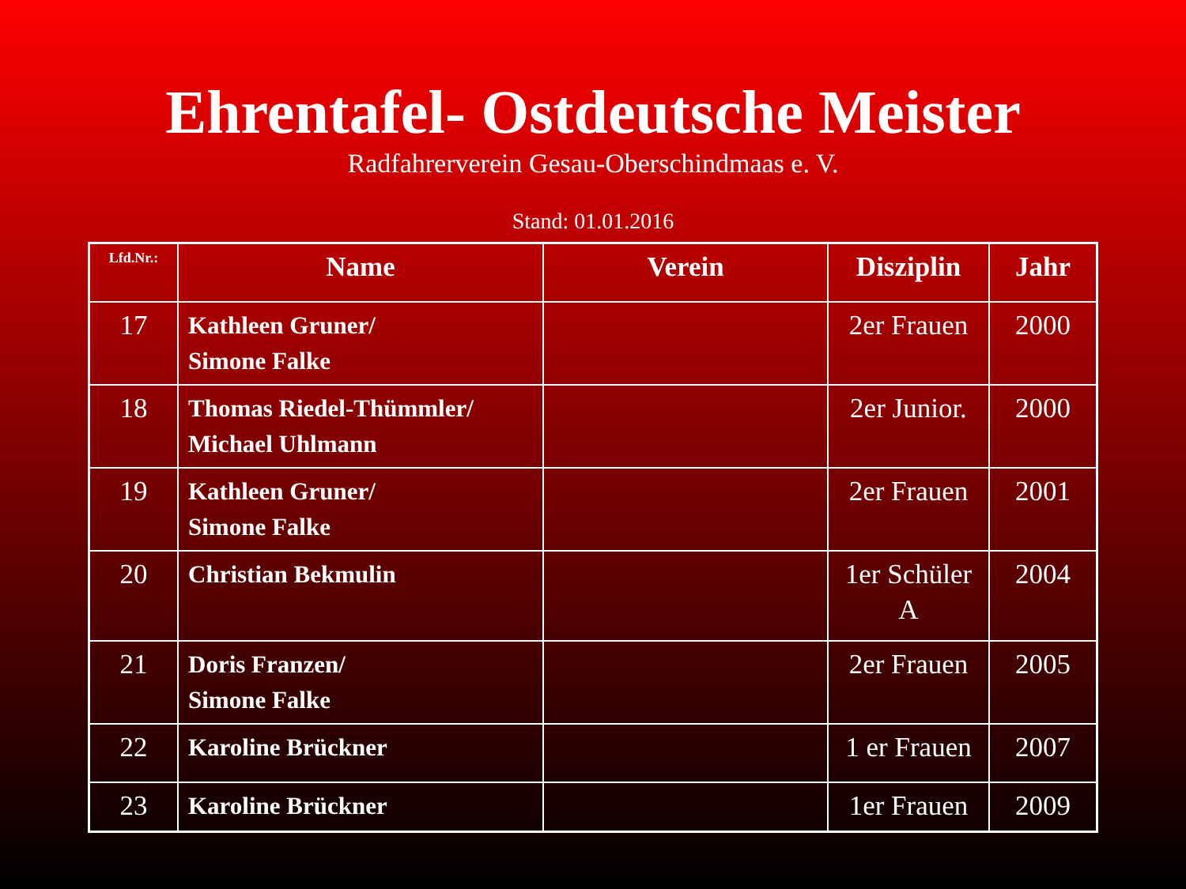Ehrentafel- Ostdeutsche Meister
Radfahrerverein Gesau-Oberschindmaas e. V.
Stand: 01.01.2016
| Lfd.Nr.: | Name | Verein | Disziplin | Jahr |
| --- | --- | --- | --- | --- |
| 17 | Kathleen Gruner/ Simone Falke | | 2er Frauen | 2000 |
| 18 | Thomas Riedel-Thümmler/ Michael Uhlmann | | 2er Junior. | 2000 |
| 19 | Kathleen Gruner/ Simone Falke | | 2er Frauen | 2001 |
| 20 | Christian Bekmulin | | 1er Schüler A | 2004 |
| 21 | Doris Franzen/ Simone Falke | | 2er Frauen | 2005 |
| 22 | Karoline Brückner | | 1 er Frauen | 2007 |
| 23 | Karoline Brückner | | 1er Frauen | 2009 |